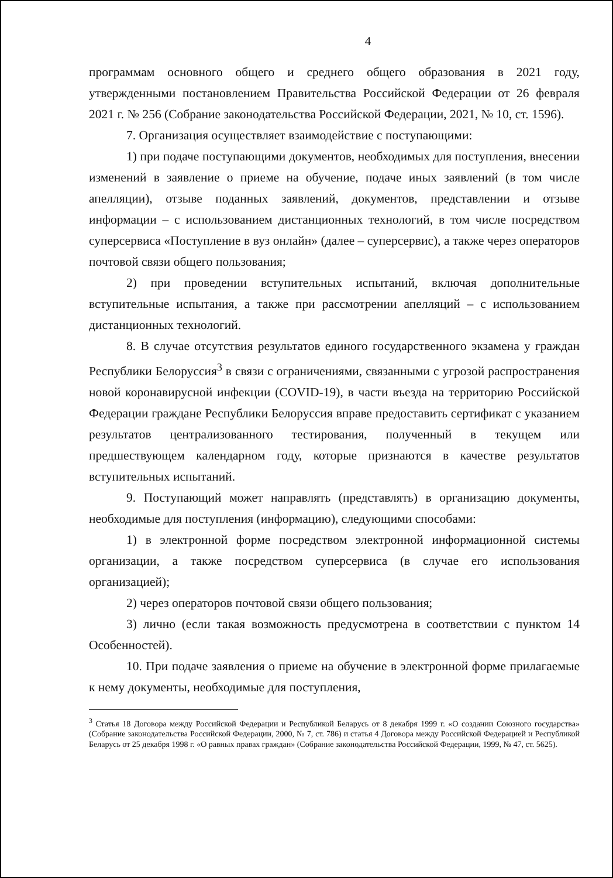4
программам основного общего и среднего общего образования в 2021 году, утвержденными постановлением Правительства Российской Федерации от 26 февраля 2021 г. № 256 (Собрание законодательства Российской Федерации, 2021, № 10, ст. 1596).
7. Организация осуществляет взаимодействие с поступающими:
1) при подаче поступающими документов, необходимых для поступления, внесении изменений в заявление о приеме на обучение, подаче иных заявлений (в том числе апелляции), отзыве поданных заявлений, документов, представлении и отзыве информации – с использованием дистанционных технологий, в том числе посредством суперсервиса «Поступление в вуз онлайн» (далее – суперсервис), а также через операторов почтовой связи общего пользования;
2) при проведении вступительных испытаний, включая дополнительные вступительные испытания, а также при рассмотрении апелляций – с использованием дистанционных технологий.
8. В случае отсутствия результатов единого государственного экзамена у граждан Республики Белоруссия<sup>3</sup> в связи с ограничениями, связанными с угрозой распространения новой коронавирусной инфекции (COVID-19), в части въезда на территорию Российской Федерации граждане Республики Белоруссия вправе предоставить сертификат с указанием результатов централизованного тестирования, полученный в текущем или предшествующем календарном году, которые признаются в качестве результатов вступительных испытаний.
9. Поступающий может направлять (представлять) в организацию документы, необходимые для поступления (информацию), следующими способами:
1) в электронной форме посредством электронной информационной системы организации, а также посредством суперсервиса (в случае его использования организацией);
2) через операторов почтовой связи общего пользования;
3) лично (если такая возможность предусмотрена в соответствии с пунктом 14 Особенностей).
10. При подаче заявления о приеме на обучение в электронной форме прилагаемые к нему документы, необходимые для поступления,
<sup>3</sup> Статья 18 Договора между Российской Федерации и Республикой Беларусь от 8 декабря 1999 г. «О создании Союзного государства» (Собрание законодательства Российской Федерации, 2000, № 7, ст. 786) и статья 4 Договора между Российской Федерацией и Республикой Беларусь от 25 декабря 1998 г. «О равных правах граждан» (Собрание законодательства Российской Федерации, 1999, № 47, ст. 5625).